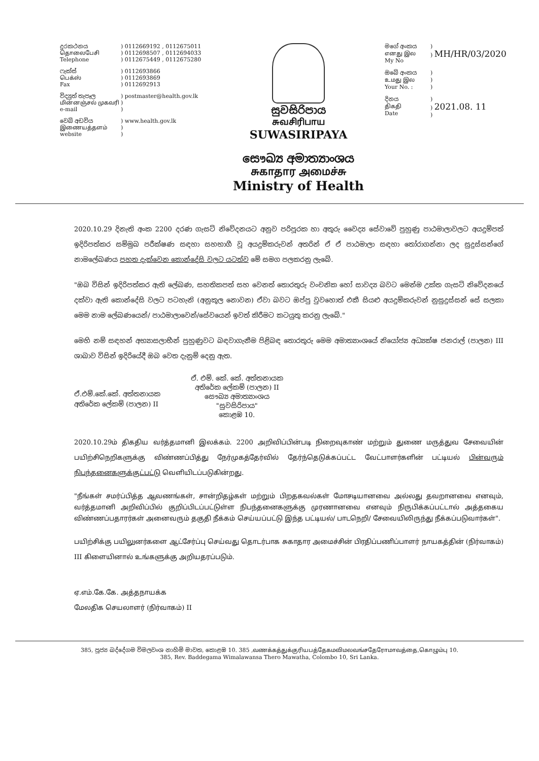දුරකථනය
தொலைபேசி
Telephone
) 0112669192 , 0112675011
) 0112698507 , 0112694033
) 0112675449 , 0112675280
ෆැක්ස්
பெக்ஸ்
Fax
) 0112693866
) 0112693869
) 0112692913
විද්‍යුත් තැපෑල
மின்னஞ்சல் முகவரி
e-mail
) postmaster@health.gov.lk
)
)
වෙබ් අඩවිය
இணையத்தளம்
website
) www.health.gov.lk
)
)
සුවසිරිපාය
சுவசிரிபாய
SUWASIRIPAYA
සෞඛ්‍ය අමාත්‍යාංශය
சுகாதார அமைச்சு
Ministry of Health
මගේ අංකය
எனது இல
My No
)
) MH/HR/03/2020
ඔබේ අංකය
உமது இல
Your No. :
)
)
)
දිනය
திகதி
Date
)
) 2021.08. 11
)
2020.10.29 දිනැති අංක 2200 දරණ ගැසට් නිවේදනයට අනුව පරිපූරක හා අතුරු වෛද්‍ය සේවාවේ පුහුණු පාඨමාලාවලට අයදුම්පත් ඉදිරිපත්කර සම්මුඛ පරීක්ෂණ සඳහා සහභාගී වූ අයදුම්කරුවන් අතරින් ඒ ඒ පාඨමාලා සඳහා තෝරාගන්නා ලද සුදුස්සන්ගේ නාමලේඛණය පහත දැක්වෙන කොන්දේසි වලට යටත්ව මේ සමග පලකරනු ලැබේ.
"ඔබ විසින් ඉදිරිපත්කර ඇති ලේඛණ, සහතිකපත් සහ වෙනත් තොරතුරු වංචනික හෝ සාවද්‍ය බවට මෙන්ම උක්ත ගැසට් නිවේදනයේ දක්වා ඇති කොන්දේසි වලට පටහැනි (අනුකූල නොවන) ඒවා බවට ඔප්පු වුවහොත් එකී සියළු අයදුම්කරුවන් නුසුදුස්සන් සේ සලකා මෙම නාම ලේඛණයෙන්/ පාඨමාලාවෙන්/සේවයෙන් ඉවත් කිරීමට කටයුතු කරනු ලැබේ."
මෙහි නම් සඳහන් අභ්‍යාසලාභීන් පුහුණුවට බඳවාගැනීම පිළිබඳ තොරතුරු මෙම අමාත්‍යාංශයේ නියෝජ්‍ය අධ්‍යක්ෂ ජනරාල් (පාලන) III ශාඛාව විසින් ඉදිරියේදී ඔබ වෙත දැනුම් දෙනු ඇත.
ඒ.එම්.කේ.කේ. අත්තනායක
අතිරේක ලේකම් (පාලන) II
ඒ. එම්. කේ. කේ. අත්තනායක
අතිරේක ලේකම් (පාලන) II
සෞඛ්‍ය අමාත්‍යාංශය
"සුවසිරිපාය"
කොළඹ 10.
2020.10.29ம் திகதிய வர்த்தமானி இலக்கம். 2200 அறிவிப்பின்படி நிறைவுகாண் மற்றும் துணை மருத்துவ சேவையின் பயிற்சிநெறிகளுக்கு விண்ணப்பித்து நேர்முகத்தேர்வில் தேர்ந்தெடுக்கப்பட்ட வேட்பாளர்களின் பட்டியல் பின்வரும் நிபந்தனைகளுக்குட்பட்டு வெளியிடப்படுகின்றது.
"நீங்கள் சமர்ப்பித்த ஆவணங்கள், சான்றிதழ்கள் மற்றும் பிறதகவல்கள் மோசடியானவை அல்லது தவறானவை எனவும், வர்த்தமானி அறிவிப்பில் குறிப்பிடப்பட்டுள்ள நிபந்தனைகளுக்கு முரணானவை எனவும் நிருபிக்கப்பட்டால் அத்தகைய விண்ணப்பதாரர்கள் அனைவரும் தகுதி நீக்கம் செய்யப்பட்டு இந்த பட்டியல்/ பாடநெறி/ சேவையிலிருந்து நீக்கப்படுவார்கள்".
பயிற்சிக்கு பயிலுனர்களை ஆட்சேர்ப்பு செய்வது தொடர்பாக சுகாதார அமைச்சின் பிரதிப்பணிப்பாளர் நாயகத்தின் (நிர்வாகம்) III கிளையினால் உங்களுக்கு அறியதரப்படும்.
ஏ.எம்.கே.கே. அத்தநாயக்க
மேலதிக செயலாளர் (நிர்வாகம்) II
385, පූජ්‍ය බද්දේගම විමලවංශ නාහිමි මාවත, කොළඹ 10. 385 ,வணக்கத்துக்குரியபத்தேகமவிமலவங்சதேரோமாவத்தை,கொழும்பு 10.
385, Rev. Baddegama Wimalawansa Thero Mawatha, Colombo 10, Sri Lanka.